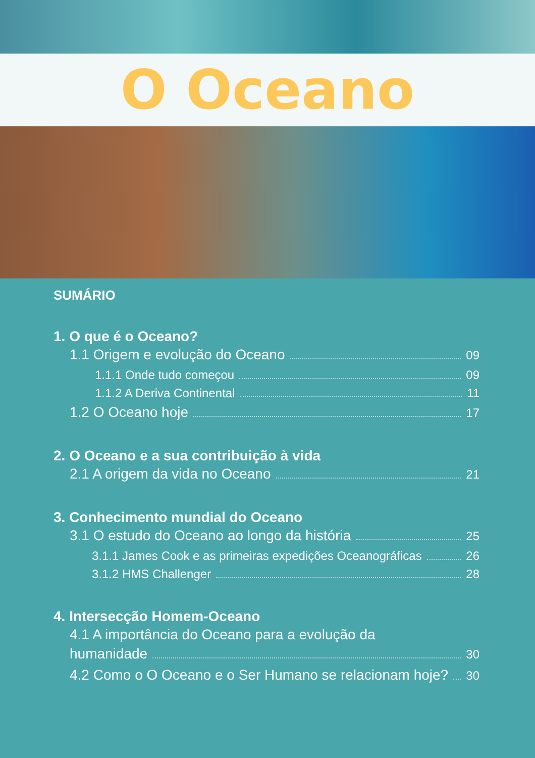O Oceano
SUMÁRIO
1. O que é o Oceano?
1.1 Origem e evolução do Oceano 09
1.1.1 Onde tudo começou 09
1.1.2 A Deriva Continental 11
1.2 O Oceano hoje 17
2. O Oceano e a sua contribuição à vida
2.1 A origem da vida no Oceano 21
3. Conhecimento mundial do Oceano
3.1 O estudo do Oceano ao longo da história 25
3.1.1 James Cook e as primeiras expedições Oceanográficas 26
3.1.2 HMS Challenger 28
4. Intersecção Homem-Oceano
4.1 A importância do Oceano para a evolução da
humanidade 30
4.2 Como o O Oceano e o Ser Humano se relacionam hoje? 30